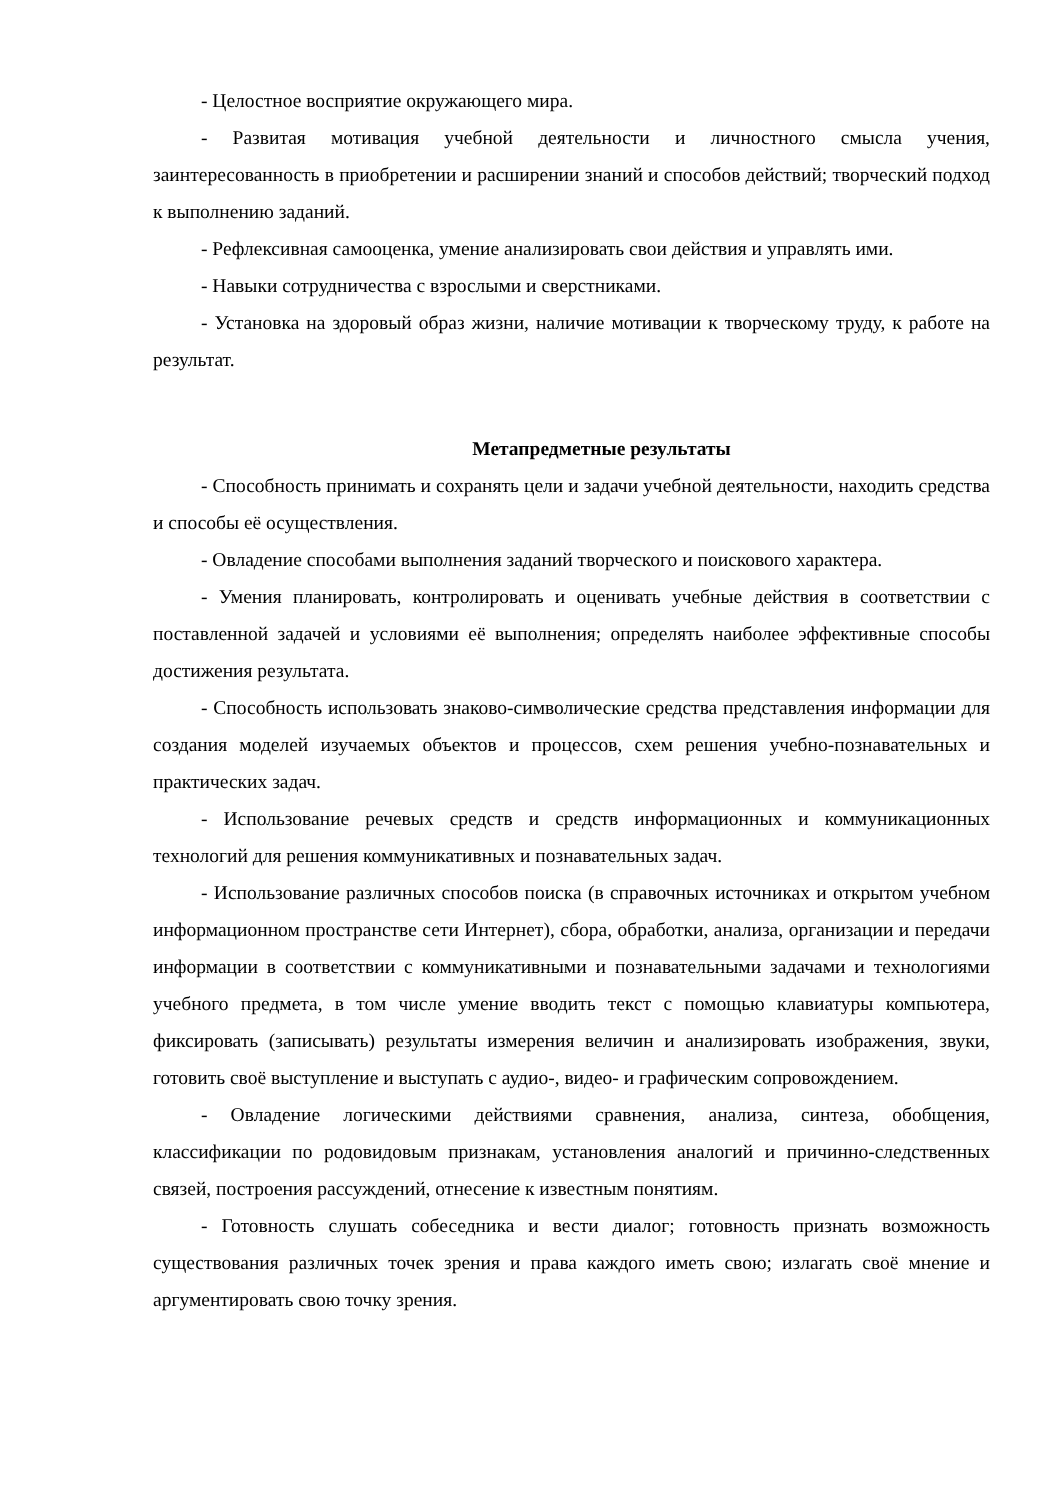- Целостное восприятие окружающего мира.
- Развитая мотивация учебной деятельности и личностного смысла учения, заинтересованность в приобретении и расширении знаний и способов действий; творческий подход к выполнению заданий.
- Рефлексивная самооценка, умение анализировать свои действия и управлять ими.
- Навыки сотрудничества с взрослыми и сверстниками.
- Установка на здоровый образ жизни, наличие мотивации к творческому труду, к работе на результат.
Метапредметные результаты
- Способность принимать и сохранять цели и задачи учебной деятельности, находить средства и способы её осуществления.
- Овладение способами выполнения заданий творческого и поискового характера.
- Умения планировать, контролировать и оценивать учебные действия в соответствии с поставленной задачей и условиями её выполнения; определять наиболее эффективные способы достижения результата.
- Способность использовать знаково-символические средства представления информации для создания моделей изучаемых объектов и процессов, схем решения учебно-познавательных и практических задач.
- Использование речевых средств и средств информационных и коммуникационных технологий для решения коммуникативных и познавательных задач.
- Использование различных способов поиска (в справочных источниках и открытом учебном информационном пространстве сети Интернет), сбора, обработки, анализа, организации и передачи информации в соответствии с коммуникативными и познавательными задачами и технологиями учебного предмета, в том числе умение вводить текст с помощью клавиатуры компьютера, фиксировать (записывать) результаты измерения величин и анализировать изображения, звуки, готовить своё выступление и выступать с аудио-, видео- и графическим сопровождением.
- Овладение логическими действиями сравнения, анализа, синтеза, обобщения, классификации по родовидовым признакам, установления аналогий и причинно-следственных связей, построения рассуждений, отнесение к известным понятиям.
- Готовность слушать собеседника и вести диалог; готовность признать возможность существования различных точек зрения и права каждого иметь свою; излагать своё мнение и аргументировать свою точку зрения.